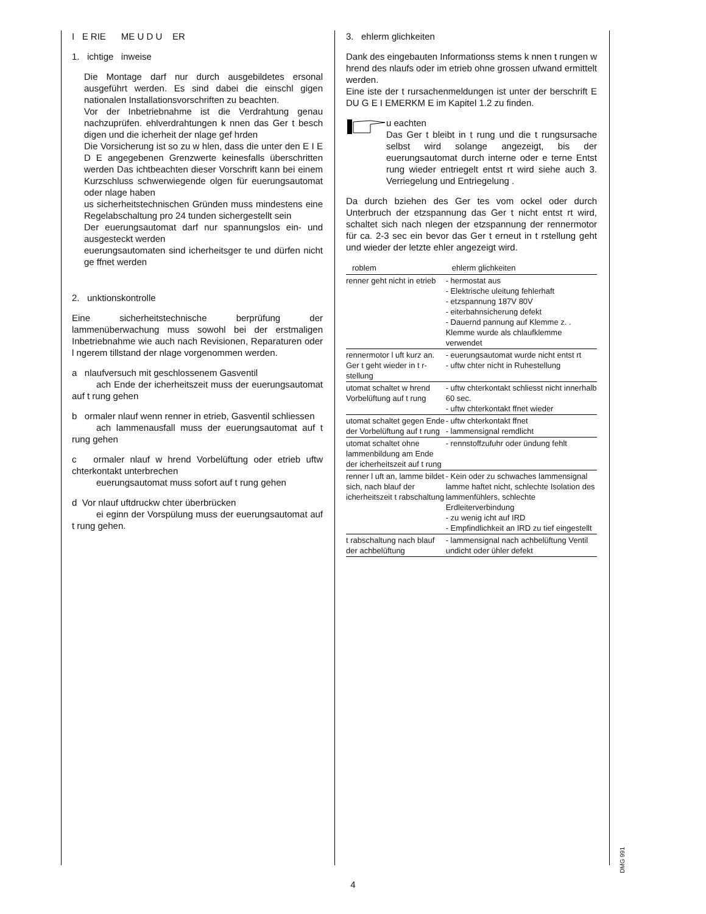I E RIE ME U D U ER
1. ichtige inweise
Die Montage darf nur durch ausgebildetes ersonal ausgeführt werden. Es sind dabei die einschl gigen nationalen Installationsvorschriften zu beachten.
Vor der Inbetriebnahme ist die Verdrahtung genau nachzuprüfen. ehlverdrahtungen k nnen das Ger t besch digen und die icherheit der nlage gef hrden
Die Vorsicherung ist so zu w hlen, dass die unter den E I E D E angegebenen Grenzwerte keinesfalls überschritten werden Das ichtbeachten dieser Vorschrift kann bei einem Kurzschluss schwerwiegende olgen für euerungsautomat oder nlage haben
us sicherheitstechnischen Gründen muss mindestens eine Regelabschaltung pro 24 tunden sichergestellt sein
Der euerungsautomat darf nur spannungslos ein- und ausgesteckt werden
euerungsautomaten sind icherheitsger te und dürfen nicht ge ffnet werden
2. unktionskontrolle
Eine sicherheitstechnische berprüfung der lammenüberwachung muss sowohl bei der erstmaligen Inbetriebnahme wie auch nach Revisionen, Reparaturen oder l ngerem tillstand der nlage vorgenommen werden.
a nlaufversuch mit geschlossenem Gasventil
ach Ende der icherheitszeit muss der euerungsautomat auf t rung gehen
b ormaler nlauf wenn renner in etrieb, Gasventil schliessen
ach lammenausfall muss der euerungsautomat auf t rung gehen
c ormaler nlauf w hrend Vorbelüftung oder etrieb uftw chterkontakt unterbrechen
euerungsautomat muss sofort auf t rung gehen
d Vor nlauf uftdruckw chter überbrücken
ei eginn der Vorspülung muss der euerungsautomat auf t rung gehen.
3. ehlerm glichkeiten
Dank des eingebauten Informationss stems k nnen t rungen w hrend des nlaufs oder im etrieb ohne grossen ufwand ermittelt werden.
Eine iste der t rursachenmeldungen ist unter der berschrift E DU G E I EMERKM E im Kapitel 1.2 zu finden.
u eachten
Das Ger t bleibt in t rung und die t rungsursache selbst wird solange angezeigt, bis der euerungsautomat durch interne oder e terne Entst rung wieder entriegelt entst rt wird siehe auch 3. Verriegelung und Entriegelung .
Da durch bziehen des Ger tes vom ockel oder durch Unterbruch der etzspannung das Ger t nicht entst rt wird, schaltet sich nach nlegen der etzspannung der rennermotor für ca. 2-3 sec ein bevor das Ger t erneut in t rstellung geht und wieder der letzte ehler angezeigt wird.
| roblem | ehlerm glichkeiten |
| --- | --- |
| renner geht nicht in etrieb | - hermostat aus - Elektrische uleitung fehlerhaft - etzspannung 187V 80V - eiterbahnsicherung defekt - Dauernd pannung auf Klemme z. . Klemme wurde als chlaufklemme verwendet |
| rennermotor l uft kurz an. Ger t geht wieder in t r-stellung | - euerungsautomat wurde nicht entst rt - uftw chter nicht in Ruhestellung |
| utomat schaltet w hrend Vorbelüftung auf t rung | - uftw chterkontakt schliesst nicht innerhalb 60 sec. - uftw chterkontakt ffnet wieder |
| utomat schaltet gegen Ende der Vorbelüftung auf t rung | - uftw chterkontakt ffnet - lammensignal remdlicht |
| utomat schaltet ohne lammenbildung am Ende der icherheitszeit auf t rung | - rennstoffzufuhr oder ündung fehlt |
| renner l uft an, lamme bildet sich, nach blauf der icherheitszeit t rabschaltung | - Kein oder zu schwaches lammensignal lamme haftet nicht, schlechte Isolation des lammenfühlers, schlechte Erdleiterverbindung - zu wenig icht auf IRD - Empfindlichkeit an IRD zu tief eingestellt |
| t rabschaltung nach blauf der achbelüftung | - lammensignal nach achbelüftung Ventil undicht oder ühler defekt |
DMG 991
4